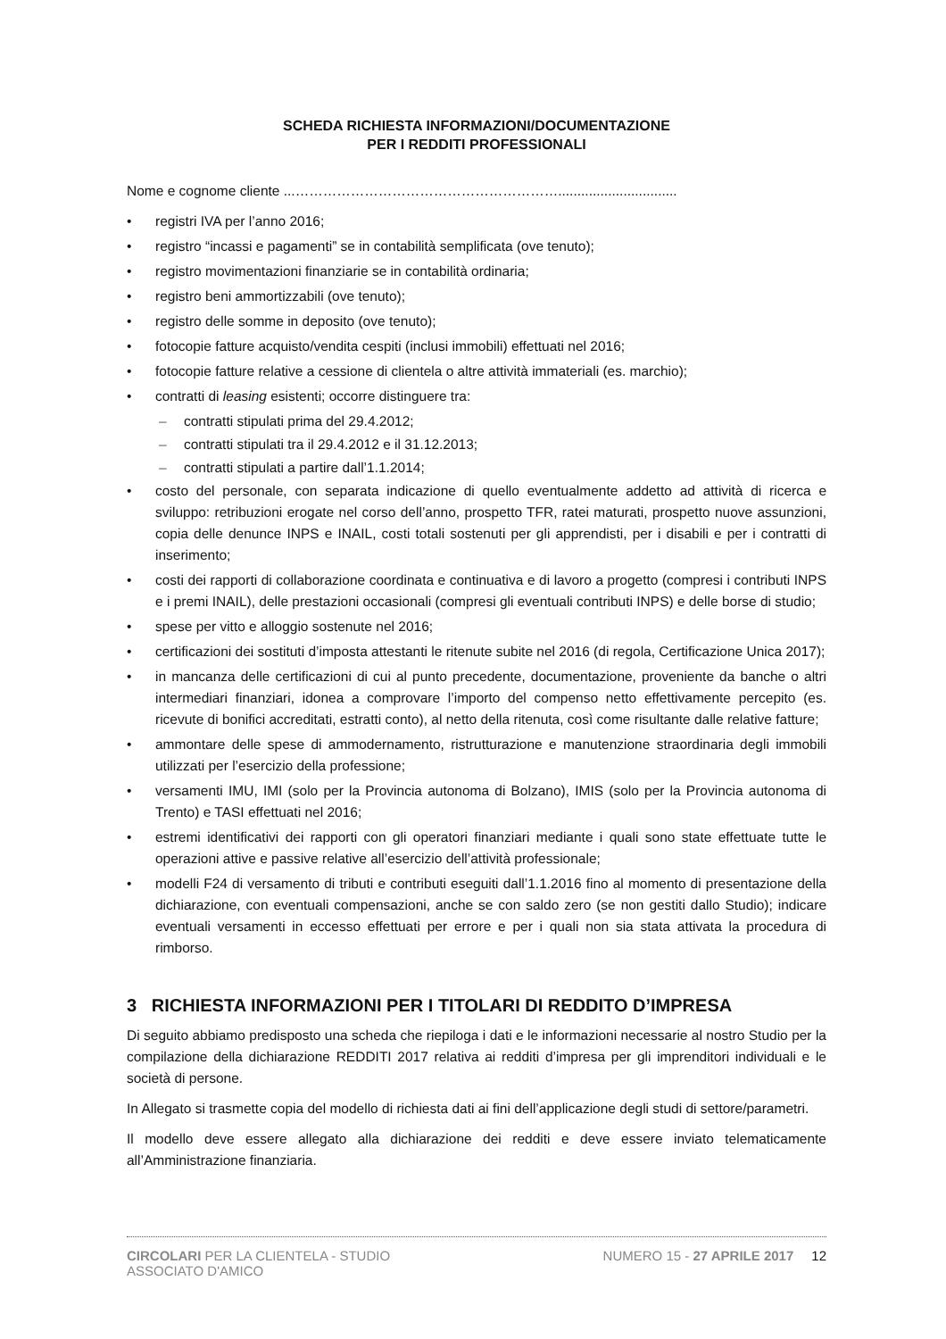SCHEDA RICHIESTA INFORMAZIONI/DOCUMENTAZIONE
PER I REDDITI PROFESSIONALI
Nome e cognome cliente ...…………………………………………………...............................
• registri IVA per l’anno 2016;
• registro “incassi e pagamenti” se in contabilità semplificata (ove tenuto);
• registro movimentazioni finanziarie se in contabilità ordinaria;
• registro beni ammortizzabili (ove tenuto);
• registro delle somme in deposito (ove tenuto);
• fotocopie fatture acquisto/vendita cespiti (inclusi immobili) effettuati nel 2016;
• fotocopie fatture relative a cessione di clientela o altre attività immateriali (es. marchio);
• contratti di leasing esistenti; occorre distinguere tra:
– contratti stipulati prima del 29.4.2012;
– contratti stipulati tra il 29.4.2012 e il 31.12.2013;
– contratti stipulati a partire dall’1.1.2014;
• costo del personale, con separata indicazione di quello eventualmente addetto ad attività di ricerca e sviluppo: retribuzioni erogate nel corso dell’anno, prospetto TFR, ratei maturati, prospetto nuove assunzioni, copia delle denunce INPS e INAIL, costi totali sostenuti per gli apprendisti, per i disabili e per i contratti di inserimento;
• costi dei rapporti di collaborazione coordinata e continuativa e di lavoro a progetto (compresi i contributi INPS e i premi INAIL), delle prestazioni occasionali (compresi gli eventuali contributi INPS) e delle borse di studio;
• spese per vitto e alloggio sostenute nel 2016;
• certificazioni dei sostituti d’imposta attestanti le ritenute subite nel 2016 (di regola, Certificazione Unica 2017);
• in mancanza delle certificazioni di cui al punto precedente, documentazione, proveniente da banche o altri intermediari finanziari, idonea a comprovare l’importo del compenso netto effettivamente percepito (es. ricevute di bonifici accreditati, estratti conto), al netto della ritenuta, così come risultante dalle relative fatture;
• ammontare delle spese di ammodernamento, ristrutturazione e manutenzione straordinaria degli immobili utilizzati per l’esercizio della professione;
• versamenti IMU, IMI (solo per la Provincia autonoma di Bolzano), IMIS (solo per la Provincia autonoma di Trento) e TASI effettuati nel 2016;
• estremi identificativi dei rapporti con gli operatori finanziari mediante i quali sono state effettuate tutte le operazioni attive e passive relative all’esercizio dell’attività professionale;
• modelli F24 di versamento di tributi e contributi eseguiti dall’1.1.2016 fino al momento di presentazione della dichiarazione, con eventuali compensazioni, anche se con saldo zero (se non gestiti dallo Studio); indicare eventuali versamenti in eccesso effettuati per errore e per i quali non sia stata attivata la procedura di rimborso.
3 RICHIESTA INFORMAZIONI PER I TITOLARI DI REDDITO D’IMPRESA
Di seguito abbiamo predisposto una scheda che riepiloga i dati e le informazioni necessarie al nostro Studio per la compilazione della dichiarazione REDDITI 2017 relativa ai redditi d’impresa per gli imprenditori individuali e le società di persone.
In Allegato si trasmette copia del modello di richiesta dati ai fini dell’applicazione degli studi di settore/parametri.
Il modello deve essere allegato alla dichiarazione dei redditi e deve essere inviato telematicamente all’Amministrazione finanziaria.
CIRCOLARI PER LA CLIENTELA - STUDIO
ASSOCIATO D'AMICO
NUMERO 15 - 27 APRILE 2017 12